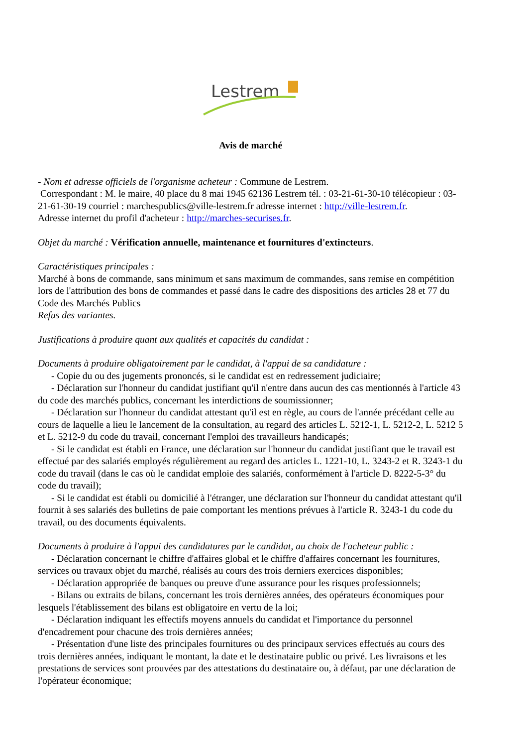Lestrem
Avis de marché
- Nom et adresse officiels de l'organisme acheteur : Commune de Lestrem.
Correspondant : M. le maire, 40 place du 8 mai 1945 62136 Lestrem tél. : 03-21-61-30-10 télécopieur : 03-21-61-30-19 courriel : marchespublics@ville-lestrem.fr adresse internet : http://ville-lestrem.fr.
Adresse internet du profil d'acheteur : http://marches-securises.fr.
Objet du marché : Vérification annuelle, maintenance et fournitures d'extincteurs.
Caractéristiques principales :
Marché à bons de commande, sans minimum et sans maximum de commandes, sans remise en compétition lors de l'attribution des bons de commandes et passé dans le cadre des dispositions des articles 28 et 77 du Code des Marchés Publics
Refus des variantes.
Justifications à produire quant aux qualités et capacités du candidat :
Documents à produire obligatoirement par le candidat, à l'appui de sa candidature :
- Copie du ou des jugements prononcés, si le candidat est en redressement judiciaire;
- Déclaration sur l'honneur du candidat justifiant qu'il n'entre dans aucun des cas mentionnés à l'article 43 du code des marchés publics, concernant les interdictions de soumissionner;
- Déclaration sur l'honneur du candidat attestant qu'il est en règle, au cours de l'année précédant celle au cours de laquelle a lieu le lancement de la consultation, au regard des articles L. 5212-1, L. 5212-2, L. 5212 5 et L. 5212-9 du code du travail, concernant l'emploi des travailleurs handicapés;
- Si le candidat est établi en France, une déclaration sur l'honneur du candidat justifiant que le travail est effectué par des salariés employés régulièrement au regard des articles L. 1221-10, L. 3243-2 et R. 3243-1 du code du travail (dans le cas où le candidat emploie des salariés, conformément à l'article D. 8222-5-3° du code du travail);
- Si le candidat est établi ou domicilié à l'étranger, une déclaration sur l'honneur du candidat attestant qu'il fournit à ses salariés des bulletins de paie comportant les mentions prévues à l'article R. 3243-1 du code du travail, ou des documents équivalents.
Documents à produire à l'appui des candidatures par le candidat, au choix de l'acheteur public :
- Déclaration concernant le chiffre d'affaires global et le chiffre d'affaires concernant les fournitures, services ou travaux objet du marché, réalisés au cours des trois derniers exercices disponibles;
- Déclaration appropriée de banques ou preuve d'une assurance pour les risques professionnels;
- Bilans ou extraits de bilans, concernant les trois dernières années, des opérateurs économiques pour lesquels l'établissement des bilans est obligatoire en vertu de la loi;
- Déclaration indiquant les effectifs moyens annuels du candidat et l'importance du personnel d'encadrement pour chacune des trois dernières années;
- Présentation d'une liste des principales fournitures ou des principaux services effectués au cours des trois dernières années, indiquant le montant, la date et le destinataire public ou privé. Les livraisons et les prestations de services sont prouvées par des attestations du destinataire ou, à défaut, par une déclaration de l'opérateur économique;